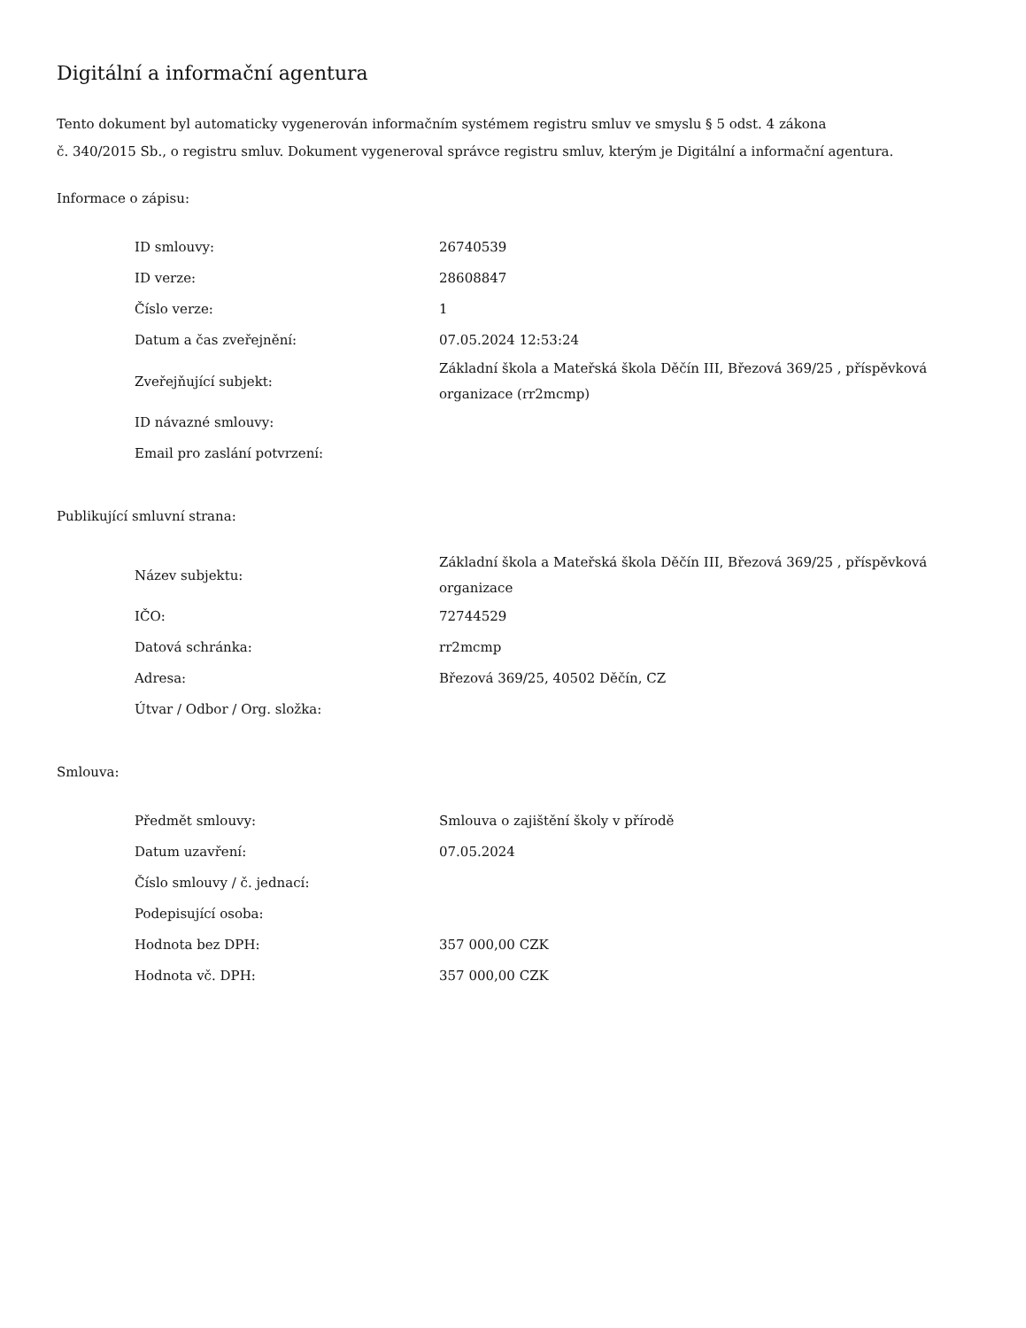Digitální a informační agentura
Tento dokument byl automaticky vygenerován informačním systémem registru smluv ve smyslu § 5 odst. 4 zákona
č. 340/2015 Sb., o registru smluv. Dokument vygeneroval správce registru smluv, kterým je Digitální a informační agentura.
Informace o zápisu:
| ID smlouvy: | 26740539 |
| ID verze: | 28608847 |
| Číslo verze: | 1 |
| Datum a čas zveřejnění: | 07.05.2024 12:53:24 |
| Zveřejňující subjekt: | Základní škola a Mateřská škola Děčín III, Březová 369/25 , příspěvková organizace (rr2mcmp) |
| ID návazné smlouvy: | |
| Email pro zaslání potvrzení: | |
Publikující smluvní strana:
| Název subjektu: | Základní škola a Mateřská škola Děčín III, Březová 369/25 , příspěvková organizace |
| IČO: | 72744529 |
| Datová schránka: | rr2mcmp |
| Adresa: | Březová 369/25, 40502 Děčín, CZ |
| Útvar / Odbor / Org. složka: | |
Smlouva:
| Předmět smlouvy: | Smlouva o zajištění školy v přírodě |
| Datum uzavření: | 07.05.2024 |
| Číslo smlouvy / č. jednací: | |
| Podepisující osoba: | |
| Hodnota bez DPH: | 357 000,00 CZK |
| Hodnota vč. DPH: | 357 000,00 CZK |